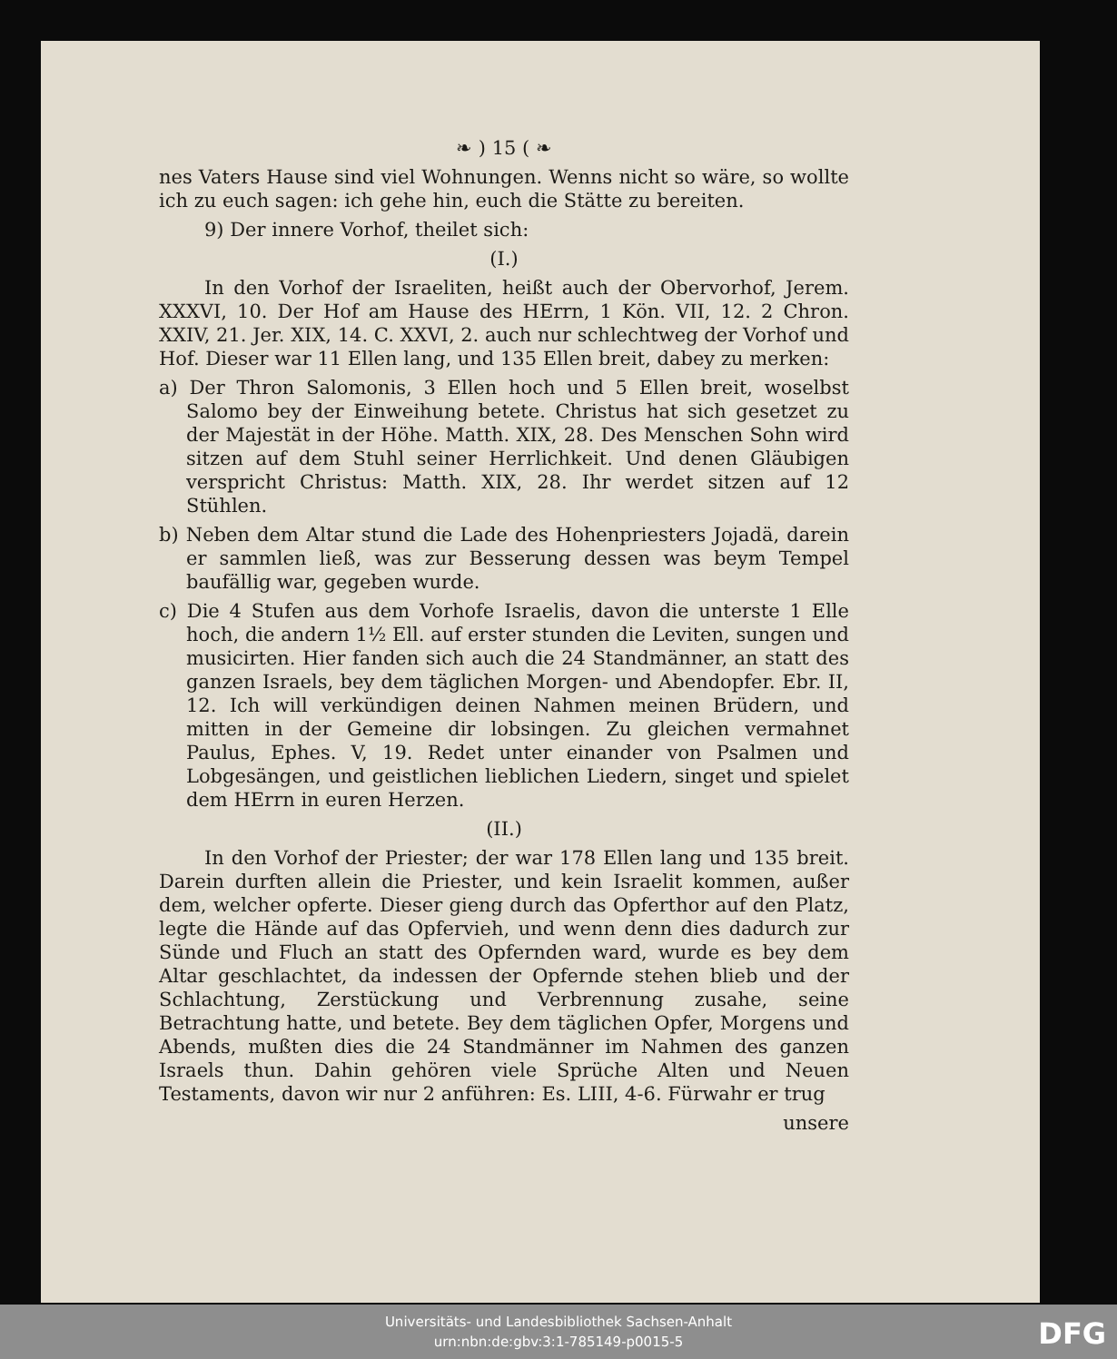❧ ) 15 ( ❧
nes Vaters Hause sind viel Wohnungen. Wenns nicht so wäre, so wollte ich zu euch sagen: ich gehe hin, euch die Stätte zu bereiten.
9) Der innere Vorhof, theilet sich:
(I.)
In den Vorhof der Israeliten, heißt auch der Obervorhof, Jerem. XXXVI, 10. Der Hof am Hause des HErrn, 1 Kön. VII, 12. 2 Chron. XXIV, 21. Jer. XIX, 14. C. XXVI, 2. auch nur schlechtweg der Vorhof und Hof. Dieser war 11 Ellen lang, und 135 Ellen breit, dabey zu merken:
a) Der Thron Salomonis, 3 Ellen hoch und 5 Ellen breit, woselbst Salomo bey der Einweihung betete. Christus hat sich gesetzet zu der Majestät in der Höhe. Matth. XIX, 28. Des Menschen Sohn wird sitzen auf dem Stuhl seiner Herrlichkeit. Und denen Gläubigen verspricht Christus: Matth. XIX, 28. Ihr werdet sitzen auf 12 Stühlen.
b) Neben dem Altar stund die Lade des Hohenpriesters Jojadä, darein er sammlen ließ, was zur Besserung dessen was beym Tempel baufällig war, gegeben wurde.
c) Die 4 Stufen aus dem Vorhofe Israelis, davon die unterste 1 Elle hoch, die andern 1½ Ell. auf erster stunden die Leviten, sungen und musicirten. Hier fanden sich auch die 24 Standmänner, an statt des ganzen Israels, bey dem täglichen Morgen- und Abendopfer. Ebr. II, 12. Ich will verkündigen deinen Nahmen meinen Brüdern, und mitten in der Gemeine dir lobsingen. Zu gleichen vermahnet Paulus, Ephes. V, 19. Redet unter einander von Psalmen und Lobgesängen, und geistlichen lieblichen Liedern, singet und spielet dem HErrn in euren Herzen.
(II.)
In den Vorhof der Priester; der war 178 Ellen lang und 135 breit. Darein durften allein die Priester, und kein Israelit kommen, außer dem, welcher opferte. Dieser gieng durch das Opferthor auf den Platz, legte die Hände auf das Opfervieh, und wenn denn dies dadurch zur Sünde und Fluch an statt des Opfernden ward, wurde es bey dem Altar geschlachtet, da indessen der Opfernde stehen blieb und der Schlachtung, Zerstückung und Verbrennung zusahe, seine Betrachtung hatte, und betete. Bey dem täglichen Opfer, Morgens und Abends, mußten dies die 24 Standmänner im Nahmen des ganzen Israels thun. Dahin gehören viele Sprüche Alten und Neuen Testaments, davon wir nur 2 anführen: Es. LIII, 4-6. Fürwahr er trug
unsere
Universitäts- und Landesbibliothek Sachsen-Anhalt
urn:nbn:de:gbv:3:1-785149-p0015-5
DFG